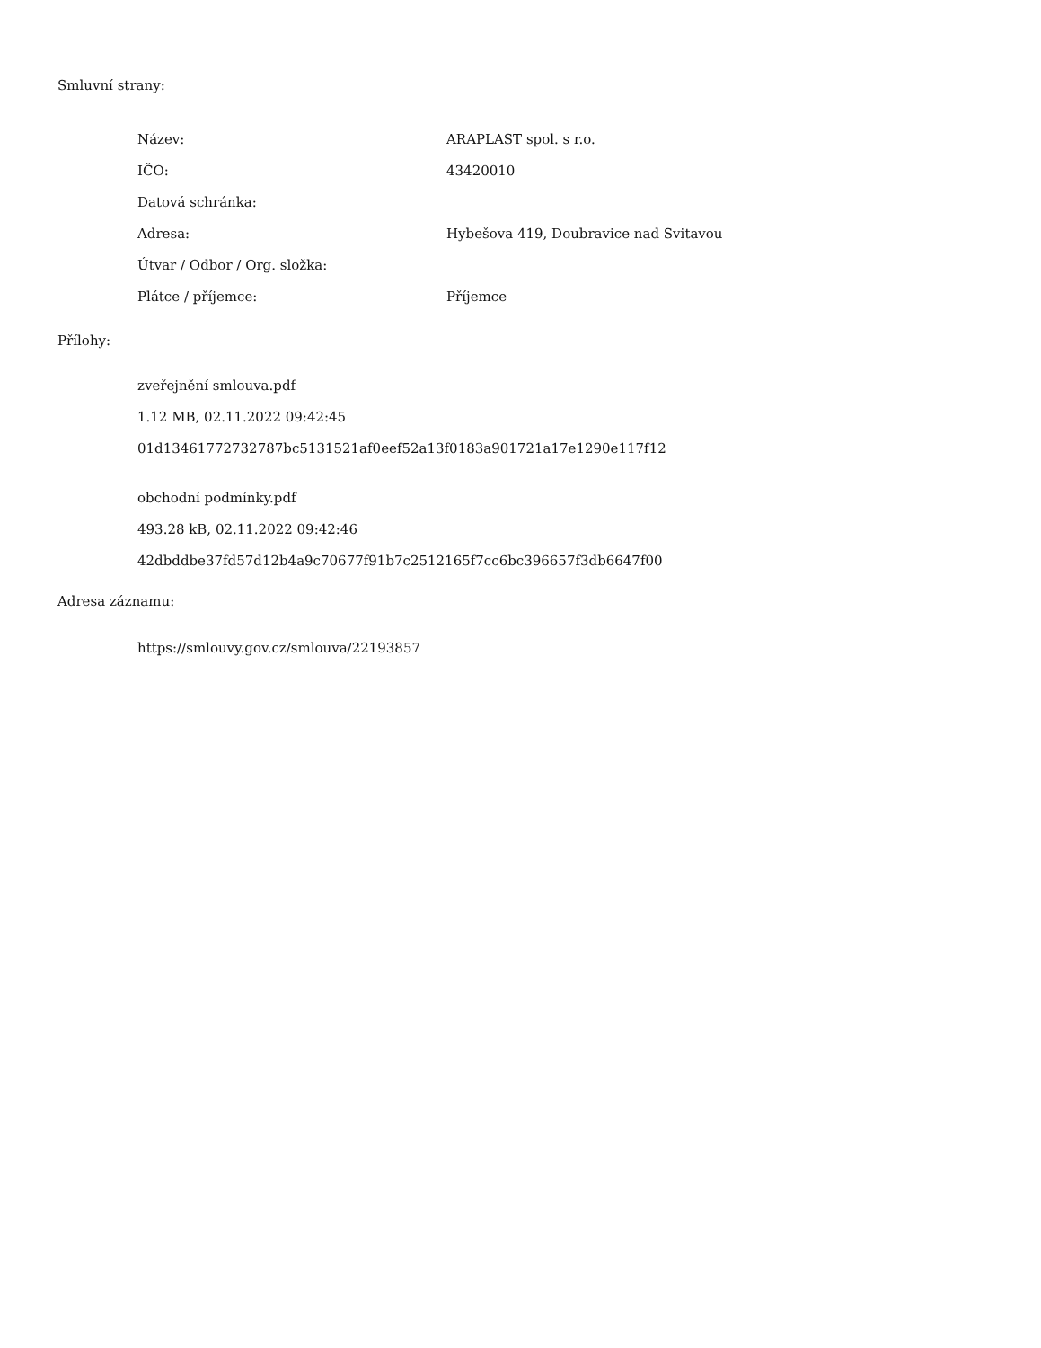Smluvní strany:
| Název: | ARAPLAST spol. s r.o. |
| IČO: | 43420010 |
| Datová schránka: | |
| Adresa: | Hybešova 419, Doubravice nad Svitavou |
| Útvar / Odbor / Org. složka: | |
| Plátce / příjemce: | Příjemce |
Přílohy:
zveřejnění smlouva.pdf
1.12 MB, 02.11.2022 09:42:45
01d13461772732787bc5131521af0eef52a13f0183a901721a17e1290e117f12
obchodní podmínky.pdf
493.28 kB, 02.11.2022 09:42:46
42dbddbe37fd57d12b4a9c70677f91b7c2512165f7cc6bc396657f3db6647f00
Adresa záznamu:
https://smlouvy.gov.cz/smlouva/22193857